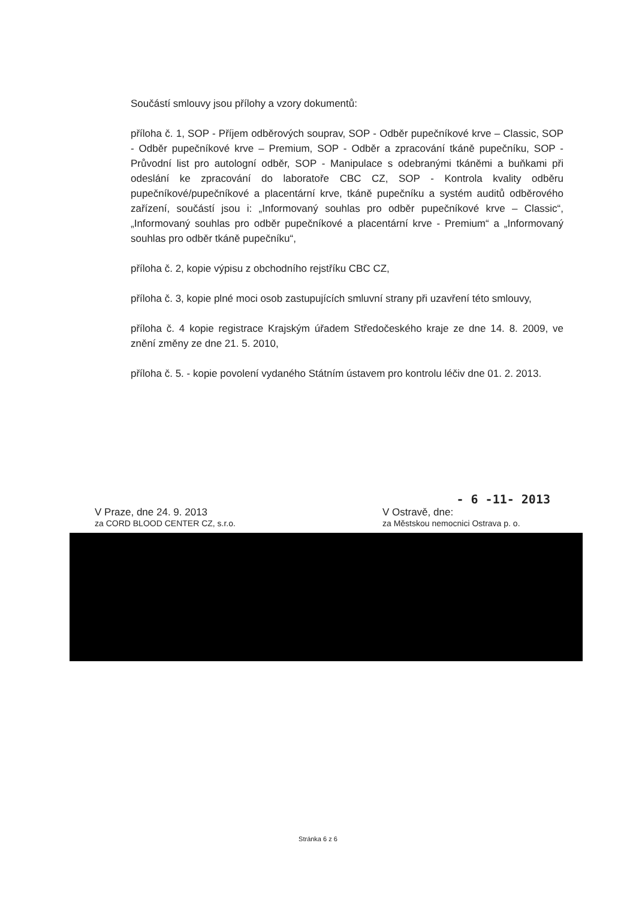Součástí smlouvy jsou přílohy a vzory dokumentů:
příloha č. 1, SOP - Příjem odběrových souprav, SOP - Odběr pupečníkové krve – Classic, SOP - Odběr pupečníkové krve – Premium, SOP - Odběr a zpracování tkáně pupečníku, SOP - Průvodní list pro autologní odběr, SOP - Manipulace s odebranými tkáněmi a buňkami při odeslání ke zpracování do laboratoře CBC CZ, SOP - Kontrola kvality odběru pupečníkové/pupečníkové a placentární krve, tkáně pupečníku a systém auditů odběrového zařízení, součástí jsou i: „Informovaný souhlas pro odběr pupečníkové krve – Classic“, „Informovaný souhlas pro odběr pupečníkové a placentární krve - Premium“ a „Informovaný souhlas pro odběr tkáně pupečníku“,
příloha č. 2, kopie výpisu z obchodního rejstříku CBC CZ,
příloha č. 3, kopie plné moci osob zastupujících smluvní strany při uzavření této smlouvy,
příloha č. 4 kopie registrace Krajským úřadem Středočeského kraje ze dne 14. 8. 2009, ve znění změny ze dne 21. 5. 2010,
příloha č. 5. - kopie povolení vydaného Státním ústavem pro kontrolu léčiv dne 01. 2. 2013.
- 6 -11- 2013
V Praze, dne 24. 9. 2013 V Ostravě, dne:
za CORD BLOOD CENTER CZ, s.r.o. za Městskou nemocnici Ostrava p. o.
Stránka 6 z 6